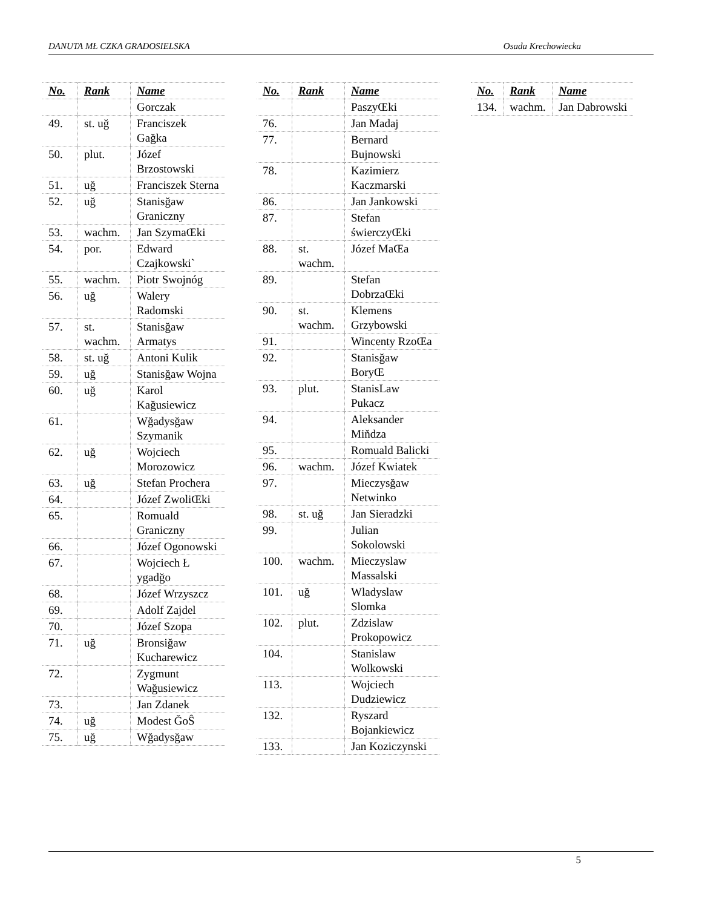DANUTA MŁ CZKA GRADOSIELSKA Osada Krechowiecka
| No. | Rank | Name |
| --- | --- | --- |
| | | Gorczak |
| 49. | st. uğ | Franciszek Gağka |
| 50. | plut. | Józef Brzostowski |
| 51. | uğ | Franciszek Sterna |
| 52. | uğ | Stanisğaw Graniczny |
| 53. | wachm. | Jan SzymaŒki |
| 54. | por. | Edward Czajkowski` |
| 55. | wachm. | Piotr Swojnóg |
| 56. | uğ | Walery Radomski |
| 57. | st. wachm. | Stanisğaw Armatys |
| 58. | st. uğ | Antoni Kulik |
| 59. | uğ | Stanisğaw Wojna |
| 60. | uğ | Karol Kağusiewicz |
| 61. | | Wğadysğaw Szymanik |
| 62. | uğ | Wojciech Morozowicz |
| 63. | uğ | Stefan Prochera |
| 64. | | Józef ZwoliŒki |
| 65. | | Romuald Graniczny |
| 66. | | Józef Ogonowski |
| 67. | | Wojciech Ł ygadğo |
| 68. | | Józef Wrzyszcz |
| 69. | | Adolf Zajdel |
| 70. | | Józef Szopa |
| 71. | uğ | Bronsiğaw Kucharewicz |
| 72. | | Zygmunt Wağusiewicz |
| 73. | | Jan Zdanek |
| 74. | uğ | Modest ĞoŜ |
| 75. | uğ | Wğadysğaw |
| No. | Rank | Name |
| --- | --- | --- |
| | | PaszyŒki |
| 76. | | Jan Madaj |
| 77. | | Bernard Bujnowski |
| 78. | | Kazimierz Kaczmarski |
| 86. | | Jan Jankowski |
| 87. | | Stefan świerczyŒki |
| 88. | st. wachm. | Józef MaŒa |
| 89. | | Stefan DobrzaŒki |
| 90. | st. wachm. | Klemens Grzybowski |
| 91. | | Wincenty RzoŒa |
| 92. | | Stanisğaw BoryŒ |
| 93. | plut. | StanisLaw Pukacz |
| 94. | | Aleksander Miňdza |
| 95. | | Romuald Balicki |
| 96. | wachm. | Józef Kwiatek |
| 97. | | Mieczysğaw Netwinko |
| 98. | st. uğ | Jan Sieradzki |
| 99. | | Julian Sokolowski |
| 100. | wachm. | Mieczyslaw Massalski |
| 101. | uğ | Wladyslaw Slomka |
| 102. | plut. | Zdzislaw Prokopowicz |
| 104. | | Stanislaw Wolkowski |
| 113. | | Wojciech Dudziewicz |
| 132. | | Ryszard Bojankiewicz |
| 133. | | Jan Koziczynski |
| No. | Rank | Name |
| --- | --- | --- |
| 134. | wachm. | Jan Dabrowski |
5